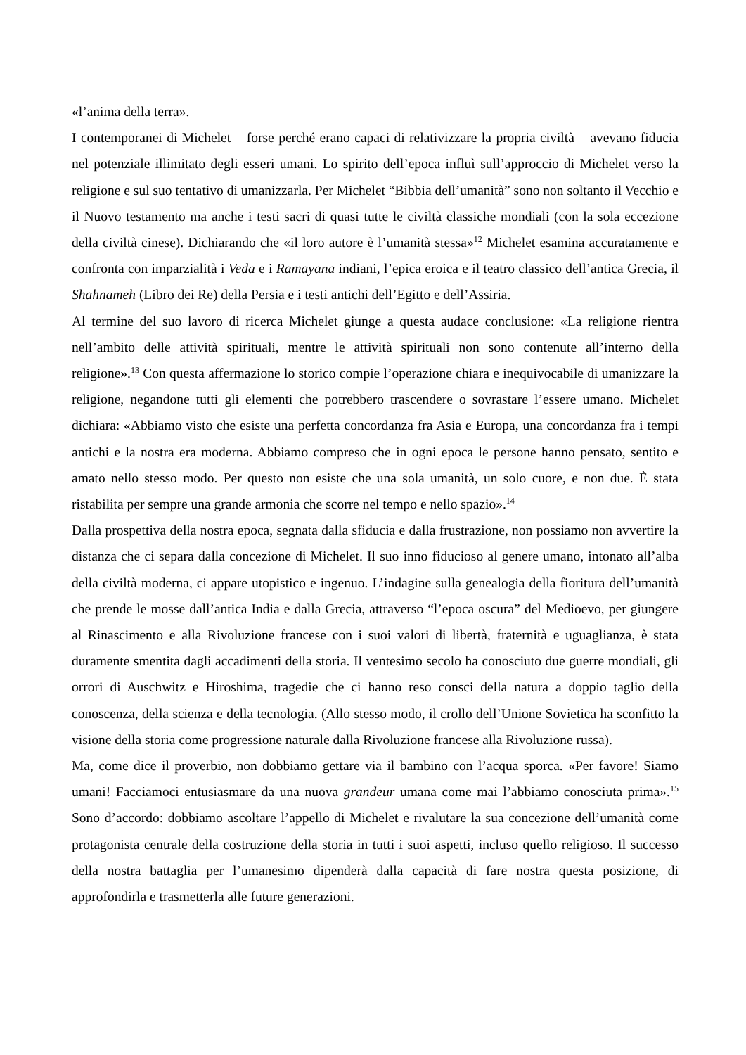«l’anima della terra».
I contemporanei di Michelet – forse perché erano capaci di relativizzare la propria civiltà – avevano fiducia nel potenziale illimitato degli esseri umani. Lo spirito dell’epoca influì sull’approccio di Michelet verso la religione e sul suo tentativo di umanizzarla. Per Michelet “Bibbia dell’umanità” sono non soltanto il Vecchio e il Nuovo testamento ma anche i testi sacri di quasi tutte le civiltà classiche mondiali (con la sola eccezione della civiltà cinese). Dichiarando che «il loro autore è l’umanità stessa»<sup>12</sup> Michelet esamina accuratamente e confronta con imparzialità i Veda e i Ramayana indiani, l’epica eroica e il teatro classico dell’antica Grecia, il Shahnameh (Libro dei Re) della Persia e i testi antichi dell’Egitto e dell’Assiria.
Al termine del suo lavoro di ricerca Michelet giunge a questa audace conclusione: «La religione rientra nell’ambito delle attività spirituali, mentre le attività spirituali non sono contenute all’interno della religione».<sup>13</sup> Con questa affermazione lo storico compie l’operazione chiara e inequivocabile di umanizzare la religione, negandone tutti gli elementi che potrebbero trascendere o sovrastare l’essere umano. Michelet dichiara: «Abbiamo visto che esiste una perfetta concordanza fra Asia e Europa, una concordanza fra i tempi antichi e la nostra era moderna. Abbiamo compreso che in ogni epoca le persone hanno pensato, sentito e amato nello stesso modo. Per questo non esiste che una sola umanità, un solo cuore, e non due. È stata ristabilita per sempre una grande armonia che scorre nel tempo e nello spazio».<sup>14</sup>
Dalla prospettiva della nostra epoca, segnata dalla sfiducia e dalla frustrazione, non possiamo non avvertire la distanza che ci separa dalla concezione di Michelet. Il suo inno fiducioso al genere umano, intonato all’alba della civiltà moderna, ci appare utopistico e ingenuo. L’indagine sulla genealogia della fioritura dell’umanità che prende le mosse dall’antica India e dalla Grecia, attraverso “l’epoca oscura” del Medioevo, per giungere al Rinascimento e alla Rivoluzione francese con i suoi valori di libertà, fraternità e uguaglianza, è stata duramente smentita dagli accadimenti della storia. Il ventesimo secolo ha conosciuto due guerre mondiali, gli orrori di Auschwitz e Hiroshima, tragedie che ci hanno reso consci della natura a doppio taglio della conoscenza, della scienza e della tecnologia. (Allo stesso modo, il crollo dell’Unione Sovietica ha sconfitto la visione della storia come progressione naturale dalla Rivoluzione francese alla Rivoluzione russa).
Ma, come dice il proverbio, non dobbiamo gettare via il bambino con l’acqua sporca. «Per favore! Siamo umani! Facciamoci entusiasmare da una nuova grandeur umana come mai l’abbiamo conosciuta prima».<sup>15</sup> Sono d’accordo: dobbiamo ascoltare l’appello di Michelet e rivalutare la sua concezione dell’umanità come protagonista centrale della costruzione della storia in tutti i suoi aspetti, incluso quello religioso. Il successo della nostra battaglia per l’umanesimo dipenderà dalla capacità di fare nostra questa posizione, di approfondirla e trasmetterla alle future generazioni.